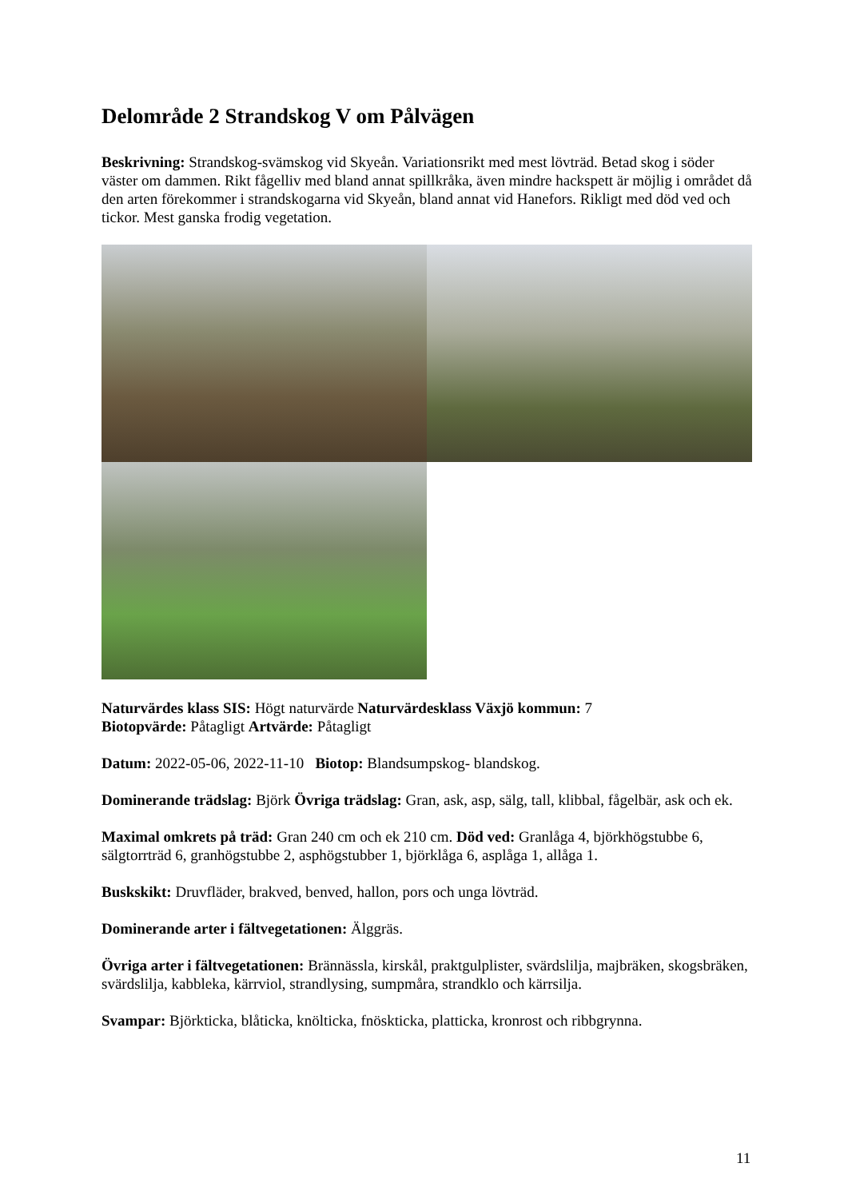Delområde 2 Strandskog V om Pålvägen
Beskrivning: Strandskog-svämskog vid Skyeån. Variationsrikt med mest lövträd. Betad skog i söder väster om dammen. Rikt fågelliv med bland annat spillkråka, även mindre hackspett är möjlig i området då den arten förekommer i strandskogarna vid Skyeån, bland annat vid Hanefors. Rikligt med död ved och tickor. Mest ganska frodig vegetation.
Naturvärdes klass SIS: Högt naturvärde Naturvärdesklass Växjö kommun: 7
Biotopvärde: Påtagligt Artvärde: Påtagligt
Datum: 2022-05-06, 2022-11-10 Biotop: Blandsumpskog- blandskog.
Dominerande trädslag: Björk Övriga trädslag: Gran, ask, asp, sälg, tall, klibbal, fågelbär, ask och ek.
Maximal omkrets på träd: Gran 240 cm och ek 210 cm. Död ved: Granlåga 4, björkhögstubbe 6, sälgtorrträd 6, granhögstubbe 2, asphögstubber 1, björklåga 6, asplåga 1, allåga 1.
Buskskikt: Druvfläder, brakved, benved, hallon, pors och unga lövträd.
Dominerande arter i fältvegetationen: Älggräs.
Övriga arter i fältvegetationen: Brännässla, kirskål, praktgulplister, svärdslilja, majbräken, skogsbräken, svärdslilja, kabbleka, kärrviol, strandlysing, sumpmåra, strandklo och kärrsilja.
Svampar: Björkticka, blåticka, knölticka, fnöskticka, platticka, kronrost och ribbgrynna.
11